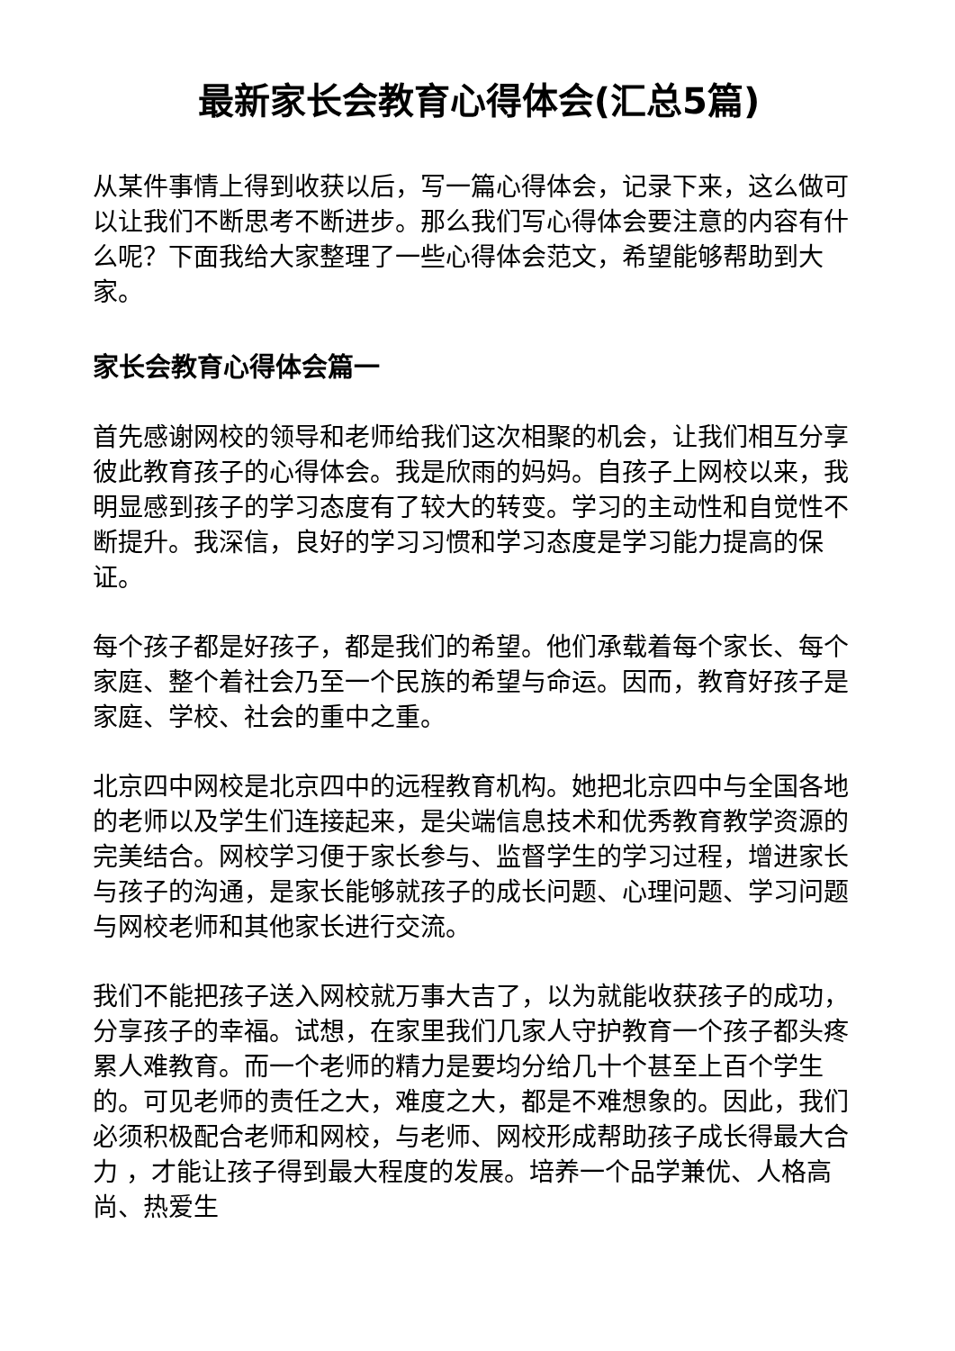最新家长会教育心得体会(汇总5篇)
从某件事情上得到收获以后，写一篇心得体会，记录下来，这么做可以让我们不断思考不断进步。那么我们写心得体会要注意的内容有什么呢？下面我给大家整理了一些心得体会范文，希望能够帮助到大家。
家长会教育心得体会篇一
首先感谢网校的领导和老师给我们这次相聚的机会，让我们相互分享彼此教育孩子的心得体会。我是欣雨的妈妈。自孩子上网校以来，我明显感到孩子的学习态度有了较大的转变。学习的主动性和自觉性不断提升。我深信，良好的学习习惯和学习态度是学习能力提高的保证。
每个孩子都是好孩子，都是我们的希望。他们承载着每个家长、每个家庭、整个着社会乃至一个民族的希望与命运。因而，教育好孩子是家庭、学校、社会的重中之重。
北京四中网校是北京四中的远程教育机构。她把北京四中与全国各地的老师以及学生们连接起来，是尖端信息技术和优秀教育教学资源的完美结合。网校学习便于家长参与、监督学生的学习过程，增进家长与孩子的沟通，是家长能够就孩子的成长问题、心理问题、学习问题与网校老师和其他家长进行交流。
我们不能把孩子送入网校就万事大吉了，以为就能收获孩子的成功，分享孩子的幸福。试想，在家里我们几家人守护教育一个孩子都头疼累人难教育。而一个老师的精力是要均分给几十个甚至上百个学生的。可见老师的责任之大，难度之大，都是不难想象的。因此，我们必须积极配合老师和网校，与老师、网校形成帮助孩子成长得最大合力 ，才能让孩子得到最大程度的发展。培养一个品学兼优、人格高尚、热爱生